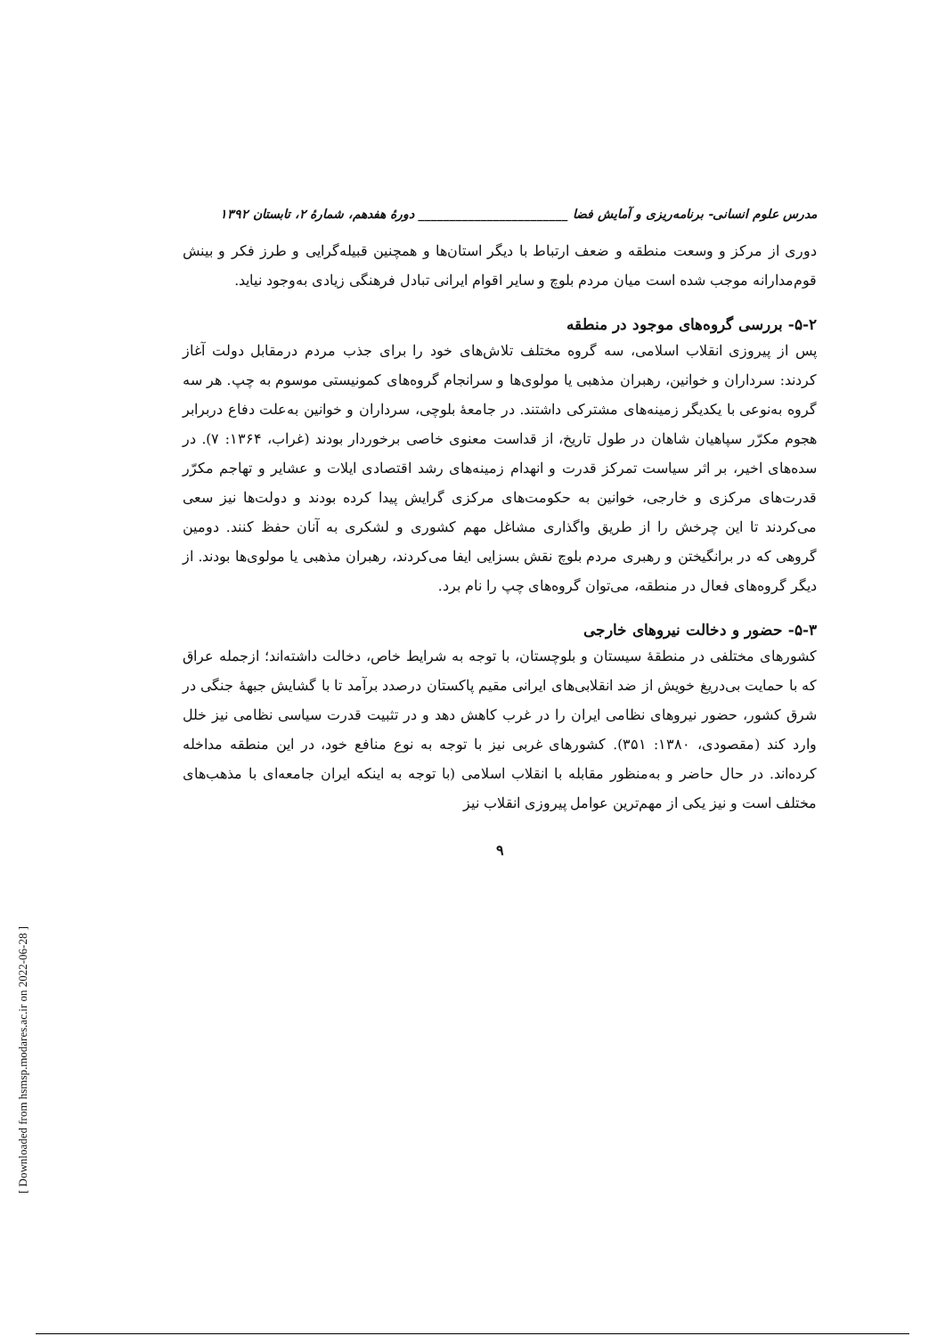[ Downloaded from hsmsp.modares.ac.ir on 2022-06-28 ]
مدرس علوم انسانی- برنامه‌ریزی و آمایش فضا ________________________ دورهٔ هفدهم، شمارهٔ ۲، تابستان ۱۳۹۲
دوری از مرکز و وسعت منطقه و ضعف ارتباط با دیگر استان‌ها و همچنین قبیله‌گرایی و طرز فکر و بینش قوم‌مدارانه موجب شده است میان مردم بلوچ و سایر اقوام ایرانی تبادل فرهنگی زیادی به‌وجود نیاید.
۵-۲- بررسی گروه‌های موجود در منطقه
پس از پیروزی انقلاب اسلامی، سه گروه مختلف تلاش‌های خود را برای جذب مردم درمقابل دولت آغاز کردند: سرداران و خوانین، رهبران مذهبی یا مولوی‌ها و سرانجام گروه‌های کمونیستی موسوم به چپ. هر سه گروه به‌نوعی با یکدیگر زمینه‌های مشترکی داشتند. در جامعهٔ بلوچی، سرداران و خوانین به‌علت دفاع دربرابر هجوم مکرّر سپاهیان شاهان در طول تاریخ، از قداست معنوی خاصی برخوردار بودند (غراب، ۱۳۶۴: ۷). در سده‌های اخیر، بر اثر سیاست تمرکز قدرت و انهدام زمینه‌های رشد اقتصادی ایلات و عشایر و تهاجم مکرّر قدرت‌های مرکزی و خارجی، خوانین به حکومت‌های مرکزی گرایش پیدا کرده بودند و دولت‌ها نیز سعی می‌کردند تا این چرخش را از طریق واگذاری مشاغل مهم کشوری و لشکری به آنان حفظ کنند. دومین گروهی که در برانگیختن و رهبری مردم بلوچ نقش بسزایی ایفا می‌کردند، رهبران مذهبی یا مولوی‌ها بودند. از دیگر گروه‌های فعال در منطقه، می‌توان گروه‌های چپ را نام برد.
۵-۳- حضور و دخالت نیروهای خارجی
کشورهای مختلفی در منطقهٔ سیستان و بلوچستان، با توجه به شرایط خاص، دخالت داشته‌اند؛ ازجمله عراق که با حمایت بی‌دریغ خویش از ضد انقلابی‌های ایرانی مقیم پاکستان درصدد برآمد تا با گشایش جبههٔ جنگی در شرق کشور، حضور نیروهای نظامی ایران را در غرب کاهش دهد و در تثبیت قدرت سیاسی نظامی نیز خلل وارد کند (مقصودی، ۱۳۸۰: ۳۵۱). کشورهای غربی نیز با توجه به نوع منافع خود، در این منطقه مداخله کرده‌اند. در حال حاضر و به‌منظور مقابله با انقلاب اسلامی (با توجه به اینکه ایران جامعه‌ای با مذهب‌های مختلف است و نیز یکی از مهم‌ترین عوامل پیروزی انقلاب نیز
۹